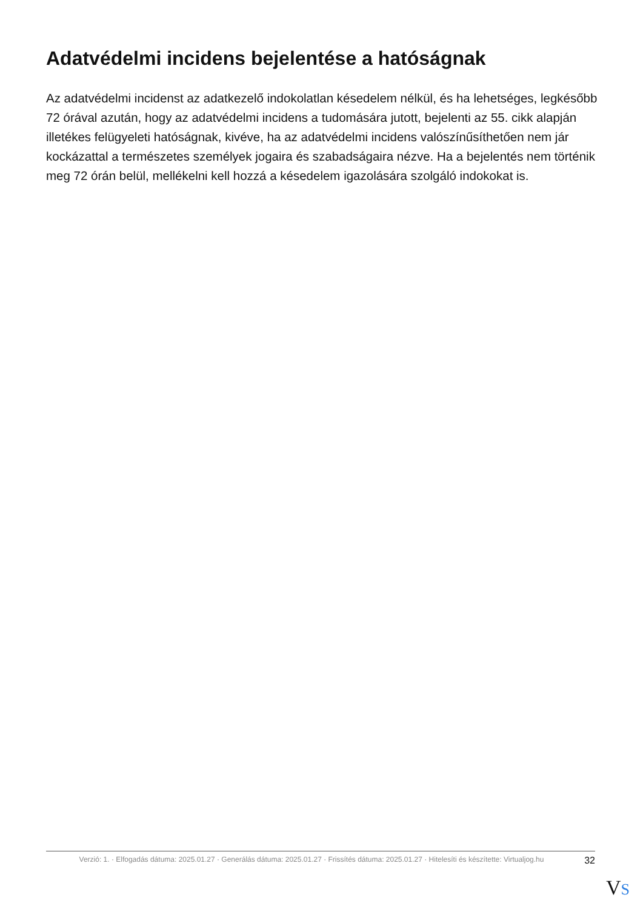Adatvédelmi incidens bejelentése a hatóságnak
Az adatvédelmi incidenst az adatkezelő indokolatlan késedelem nélkül, és ha lehetséges, legkésőbb 72 órával azután, hogy az adatvédelmi incidens a tudomására jutott, bejelenti az 55. cikk alapján illetékes felügyeleti hatóságnak, kivéve, ha az adatvédelmi incidens valószínűsíthetően nem jár kockázattal a természetes személyek jogaira és szabadságaira nézve. Ha a bejelentés nem történik meg 72 órán belül, mellékelni kell hozzá a késedelem igazolására szolgáló indokokat is.
Verzió: 1. · Elfogadás dátuma: 2025.01.27 · Generálás dátuma: 2025.01.27 · Frissítés dátuma: 2025.01.27 · Hitelesíti és készítette: Virtualjog.hu
32
VS